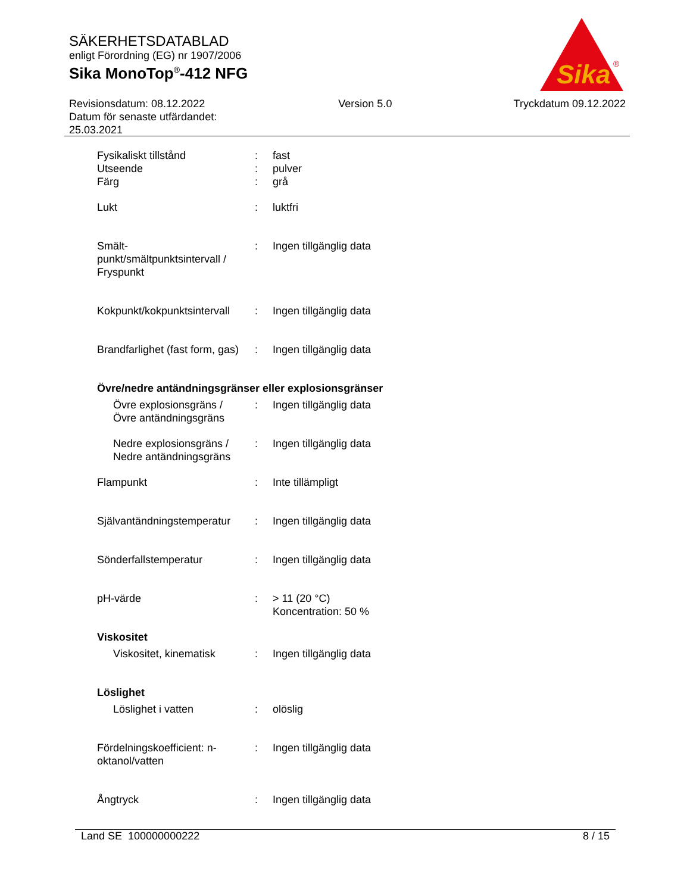SÄKERHETSDATABLAD
enligt Förordning (EG) nr 1907/2006
Sika MonoTop<sup>®</sup>-412 NFG
Sika
®
Revisionsdatum: 08.12.2022
Datum för senaste utfärdandet:
25.03.2021
Version 5.0 Tryckdatum 09.12.2022
Fysikaliskt tillstånd : fast
Utseende : pulver
Färg : grå
Lukt : luktfri
Smält-
punkt/smältpunktsintervall /
Fryspunkt
: Ingen tillgänglig data
Kokpunkt/kokpunktsintervall
: Ingen tillgänglig data
Brandfarlighet (fast form, gas)
: Ingen tillgänglig data
Övre/nedre antändningsgränser eller explosionsgränser
Övre explosionsgräns /
Övre antändningsgräns
: Ingen tillgänglig data
Nedre explosionsgräns /
Nedre antändningsgräns
: Ingen tillgänglig data
Flampunkt : Inte tillämpligt
Självantändningstemperatur
: Ingen tillgänglig data
Sönderfallstemperatur : Ingen tillgänglig data
pH-värde : > 11 (20 °C)
Koncentration: 50 %
Viskositet
Viskositet, kinematisk : Ingen tillgänglig data
Löslighet
Löslighet i vatten : olöslig
Fördelningskoefficient: n-
oktanol/vatten
: Ingen tillgänglig data
Ångtryck : Ingen tillgänglig data
Land SE 100000000222 8 / 15